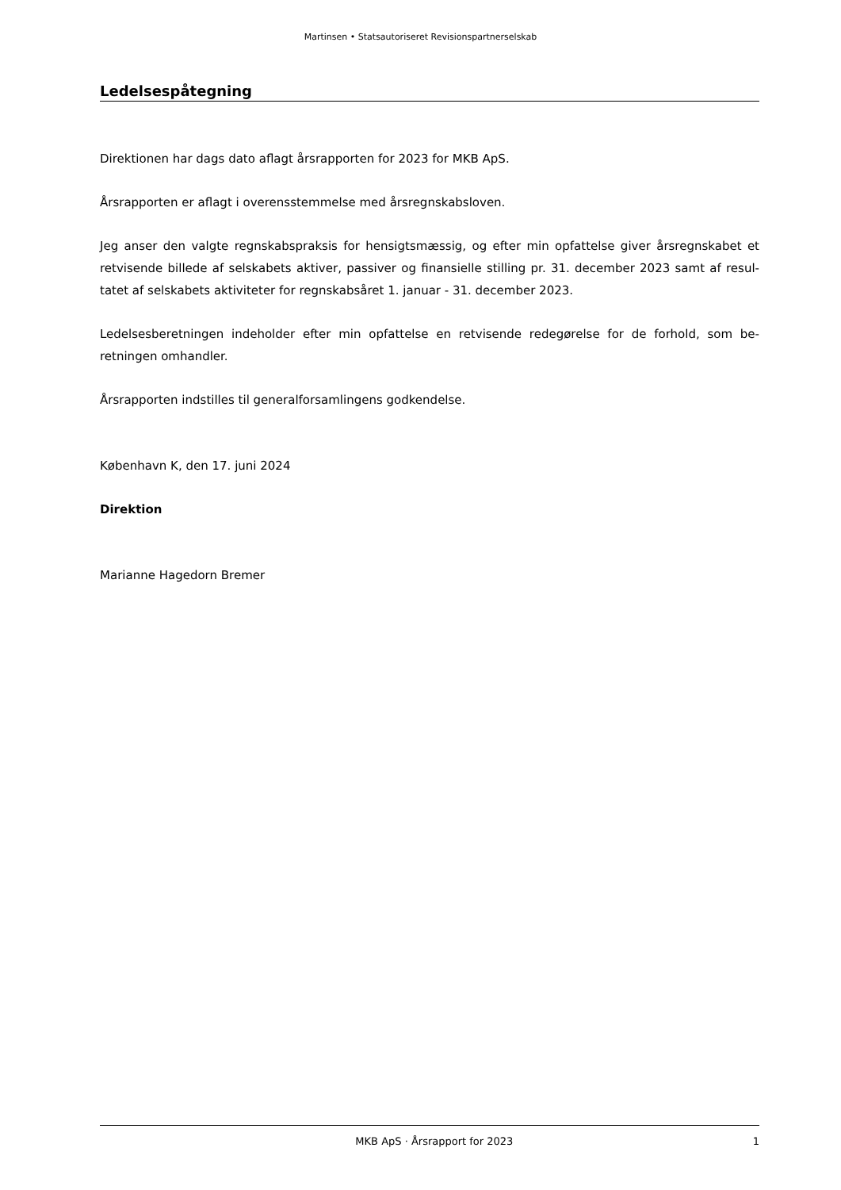Martinsen • Statsautoriseret Revisionspartnerselskab
Ledelsespåtegning
Direktionen har dags dato aflagt årsrapporten for 2023 for MKB ApS.
Årsrapporten er aflagt i overensstemmelse med årsregnskabsloven.
Jeg anser den valgte regnskabspraksis for hensigtsmæssig, og efter min opfattelse giver årsregnskabet et retvisende billede af selskabets aktiver, passiver og finansielle stilling pr. 31. december 2023 samt af resul-tatet af selskabets aktiviteter for regnskabsåret 1. januar - 31. december 2023.
Ledelsesberetningen indeholder efter min opfattelse en retvisende redegørelse for de forhold, som be-retningen omhandler.
Årsrapporten indstilles til generalforsamlingens godkendelse.
København K, den 17. juni 2024
Direktion
Marianne Hagedorn Bremer
MKB ApS · Årsrapport for 2023 1